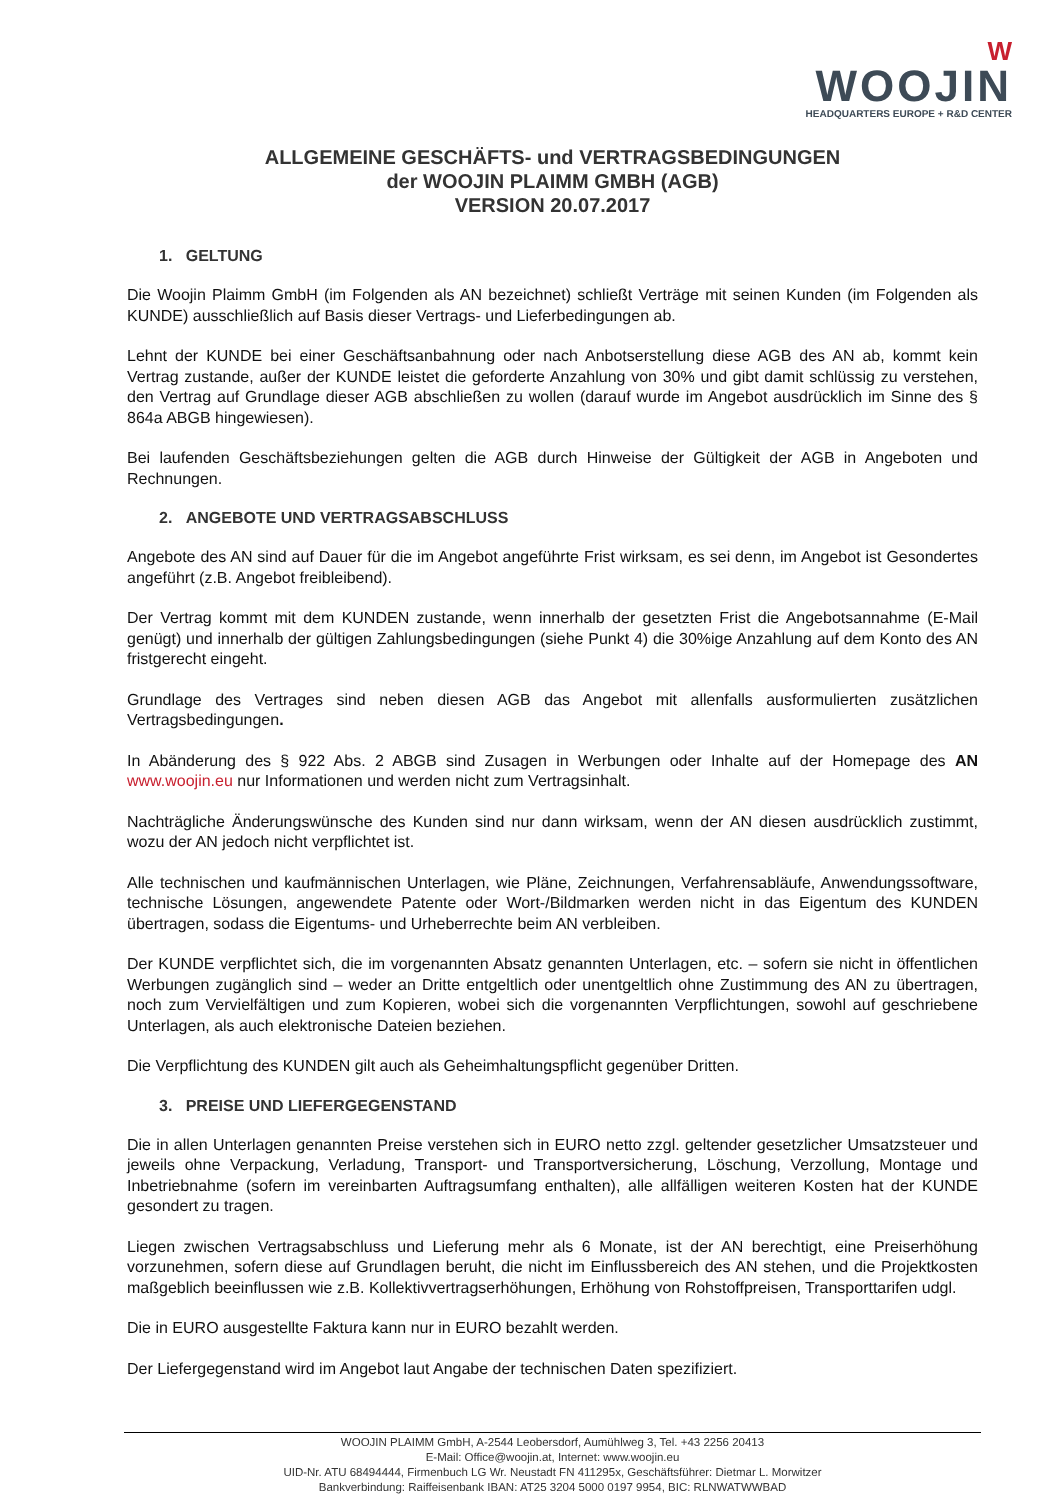W
WOOJIN
HEADQUARTERS EUROPE + R&D CENTER
ALLGEMEINE GESCHÄFTS- und VERTRAGSBEDINGUNGEN
der WOOJIN PLAIMM GMBH (AGB)
VERSION 20.07.2017
1. GELTUNG
Die Woojin Plaimm GmbH (im Folgenden als AN bezeichnet) schließt Verträge mit seinen Kunden (im Folgenden als KUNDE) ausschließlich auf Basis dieser Vertrags- und Lieferbedingungen ab.
Lehnt der KUNDE bei einer Geschäftsanbahnung oder nach Anbotserstellung diese AGB des AN ab, kommt kein Vertrag zustande, außer der KUNDE leistet die geforderte Anzahlung von 30% und gibt damit schlüssig zu verstehen, den Vertrag auf Grundlage dieser AGB abschließen zu wollen (darauf wurde im Angebot ausdrücklich im Sinne des § 864a ABGB hingewiesen).
Bei laufenden Geschäftsbeziehungen gelten die AGB durch Hinweise der Gültigkeit der AGB in Angeboten und Rechnungen.
2. ANGEBOTE UND VERTRAGSABSCHLUSS
Angebote des AN sind auf Dauer für die im Angebot angeführte Frist wirksam, es sei denn, im Angebot ist Gesondertes angeführt (z.B. Angebot freibleibend).
Der Vertrag kommt mit dem KUNDEN zustande, wenn innerhalb der gesetzten Frist die Angebotsannahme (E-Mail genügt) und innerhalb der gültigen Zahlungsbedingungen (siehe Punkt 4) die 30%ige Anzahlung auf dem Konto des AN fristgerecht eingeht.
Grundlage des Vertrages sind neben diesen AGB das Angebot mit allenfalls ausformulierten zusätzlichen Vertragsbedingungen.
In Abänderung des § 922 Abs. 2 ABGB sind Zusagen in Werbungen oder Inhalte auf der Homepage des AN www.woojin.eu nur Informationen und werden nicht zum Vertragsinhalt.
Nachträgliche Änderungswünsche des Kunden sind nur dann wirksam, wenn der AN diesen ausdrücklich zustimmt, wozu der AN jedoch nicht verpflichtet ist.
Alle technischen und kaufmännischen Unterlagen, wie Pläne, Zeichnungen, Verfahrensabläufe, Anwendungssoftware, technische Lösungen, angewendete Patente oder Wort-/Bildmarken werden nicht in das Eigentum des KUNDEN übertragen, sodass die Eigentums- und Urheberrechte beim AN verbleiben.
Der KUNDE verpflichtet sich, die im vorgenannten Absatz genannten Unterlagen, etc. – sofern sie nicht in öffentlichen Werbungen zugänglich sind – weder an Dritte entgeltlich oder unentgeltlich ohne Zustimmung des AN zu übertragen, noch zum Vervielfältigen und zum Kopieren, wobei sich die vorgenannten Verpflichtungen, sowohl auf geschriebene Unterlagen, als auch elektronische Dateien beziehen.
Die Verpflichtung des KUNDEN gilt auch als Geheimhaltungspflicht gegenüber Dritten.
3. PREISE UND LIEFERGEGENSTAND
Die in allen Unterlagen genannten Preise verstehen sich in EURO netto zzgl. geltender gesetzlicher Umsatzsteuer und jeweils ohne Verpackung, Verladung, Transport- und Transportversicherung, Löschung, Verzollung, Montage und Inbetriebnahme (sofern im vereinbarten Auftragsumfang enthalten), alle allfälligen weiteren Kosten hat der KUNDE gesondert zu tragen.
Liegen zwischen Vertragsabschluss und Lieferung mehr als 6 Monate, ist der AN berechtigt, eine Preiserhöhung vorzunehmen, sofern diese auf Grundlagen beruht, die nicht im Einflussbereich des AN stehen, und die Projektkosten maßgeblich beeinflussen wie z.B. Kollektivvertragserhöhungen, Erhöhung von Rohstoffpreisen, Transporttarifen udgl.
Die in EURO ausgestellte Faktura kann nur in EURO bezahlt werden.
Der Liefergegenstand wird im Angebot laut Angabe der technischen Daten spezifiziert.
WOOJIN PLAIMM GmbH, A-2544 Leobersdorf, Aumühlweg 3, Tel. +43 2256 20413
E-Mail: Office@woojin.at, Internet: www.woojin.eu
UID-Nr. ATU 68494444, Firmenbuch LG Wr. Neustadt FN 411295x, Geschäftsführer: Dietmar L. Morwitzer
Bankverbindung: Raiffeisenbank IBAN: AT25 3204 5000 0197 9954, BIC: RLNWATWWBAD